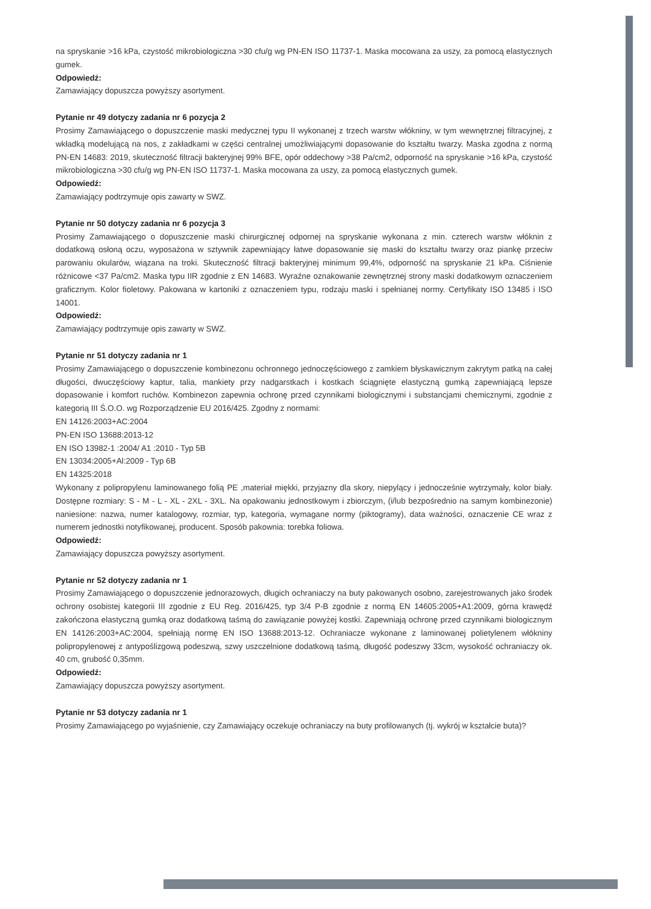na spryskanie >16 kPa, czystość mikrobiologiczna >30 cfu/g wg PN-EN ISO 11737-1. Maska mocowana za uszy, za pomocą elastycznych gumek.
Odpowiedź:
Zamawiający dopuszcza powyższy asortyment.
Pytanie nr 49 dotyczy zadania nr 6 pozycja 2
Prosimy Zamawiającego o dopuszczenie maski medycznej typu II wykonanej z trzech warstw włókniny, w tym wewnętrznej filtracyjnej, z wkładką modelującą na nos, z zakładkami w części centralnej umożliwiającymi dopasowanie do kształtu twarzy. Maska zgodna z normą PN-EN 14683: 2019, skuteczność filtracji bakteryjnej 99% BFE, opór oddechowy >38 Pa/cm2, odporność na spryskanie >16 kPa, czystość mikrobiologiczna >30 cfu/g wg PN-EN ISO 11737-1. Maska mocowana za uszy, za pomocą elastycznych gumek.
Odpowiedź:
Zamawiający podtrzymuje opis zawarty w SWZ.
Pytanie nr 50 dotyczy zadania nr 6 pozycja 3
Prosimy Zamawiającego o dopuszczenie maski chirurgicznej odpornej na spryskanie wykonana z min. czterech warstw włóknin z dodatkową osłoną oczu, wyposażona w sztywnik zapewniający łatwe dopasowanie się maski do kształtu twarzy oraz piankę przeciw parowaniu okularów, wiązana na troki. Skuteczność filtracji bakteryjnej minimum 99,4%, odporność na spryskanie 21 kPa. Ciśnienie różnicowe <37 Pa/cm2. Maska typu IIR zgodnie z EN 14683. Wyraźne oznakowanie zewnętrznej strony maski dodatkowym oznaczeniem graficznym. Kolor fioletowy. Pakowana w kartoniki z oznaczeniem typu, rodzaju maski i spełnianej normy. Certyfikaty ISO 13485 i ISO 14001.
Odpowiedź:
Zamawiający podtrzymuje opis zawarty w SWZ.
Pytanie nr 51 dotyczy zadania nr 1
Prosimy Zamawiającego o dopuszczenie kombinezonu ochronnego jednoczęściowego z zamkiem błyskawicznym zakrytym patką na całej długości, dwuczęściowy kaptur, talia, mankiety przy nadgarstkach i kostkach ściągnięte elastyczną gumką zapewniającą lepsze dopasowanie i komfort ruchów. Kombinezon zapewnia ochronę przed czynnikami biologicznymi i substancjami chemicznymi, zgodnie z kategorią III Ś.O.O. wg Rozporządzenie EU 2016/425. Zgodny z normami:
EN 14126:2003+AC:2004
PN-EN ISO 13688:2013-12
EN ISO 13982-1 :2004/ A1 :2010 - Typ 5B
EN 13034:2005+Al:2009 - Typ 6B
EN 14325:2018
Wykonany z polipropylenu laminowanego folią PE ,materiał miękki, przyjazny dla skory, niepylący i jednocześnie wytrzymały, kolor biały. Dostępne rozmiary: S - M - L - XL - 2XL - 3XL. Na opakowaniu jednostkowym i zbiorczym, (i/lub bezpośrednio na samym kombinezonie) naniesione: nazwa, numer katalogowy, rozmiar, typ, kategoria, wymagane normy (piktogramy), data ważności, oznaczenie CE wraz z numerem jednostki notyfikowanej, producent. Sposób pakownia: torebka foliowa.
Odpowiedź:
Zamawiający dopuszcza powyższy asortyment.
Pytanie nr 52 dotyczy zadania nr 1
Prosimy Zamawiającego o dopuszczenie jednorazowych, długich ochraniaczy na buty pakowanych osobno, zarejestrowanych jako środek ochrony osobistej kategorii III zgodnie z EU Reg. 2016/425, typ 3/4 P-B zgodnie z normą EN 14605:2005+A1:2009, górna krawędź zakończona elastyczną gumką oraz dodatkową taśmą do zawiązanie powyżej kostki. Zapewniają ochronę przed czynnikami biologicznym EN 14126:2003+AC:2004, spełniają normę EN ISO 13688:2013-12. Ochraniacze wykonane z laminowanej polietylenem włókniny polipropylenowej z antypoślizgową podeszwą, szwy uszczelnione dodatkową taśmą, długość podeszwy 33cm, wysokość ochraniaczy ok. 40 cm, grubość 0,35mm.
Odpowiedź:
Zamawiający dopuszcza powyższy asortyment.
Pytanie nr 53 dotyczy zadania nr 1
Prosimy Zamawiającego po wyjaśnienie, czy Zamawiający oczekuje ochraniaczy na buty profilowanych (tj. wykrój w kształcie buta)?